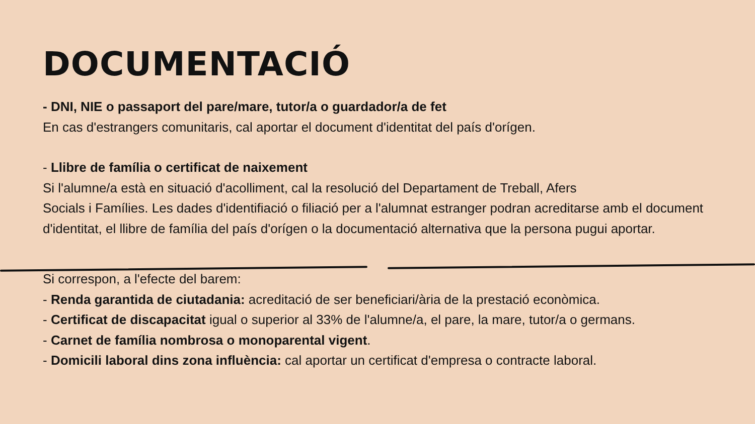DOCUMENTACIÓ
- DNI, NIE o passaport del pare/mare, tutor/a o guardador/a de fet
En cas d'estrangers comunitaris, cal aportar el document d'identitat del país d'orígen.
- Llibre de família o certificat de naixement
Si l'alumne/a està en situació d'acolliment, cal la resolució del Departament de Treball, Afers
Socials i Famílies. Les dades d'identifiació o filiació per a l'alumnat estranger podran acreditarse amb el document d'identitat, el llibre de família del país d'orígen o la documentació alternativa que la persona pugui aportar.
Si correspon, a l'efecte del barem:
- Renda garantida de ciutadania: acreditació de ser beneficiari/ària de la prestació econòmica.
- Certificat de discapacitat igual o superior al 33% de l'alumne/a, el pare, la mare, tutor/a o germans.
- Carnet de família nombrosa o monoparental vigent.
- Domicili laboral dins zona influència: cal aportar un certificat d'empresa o contracte laboral.